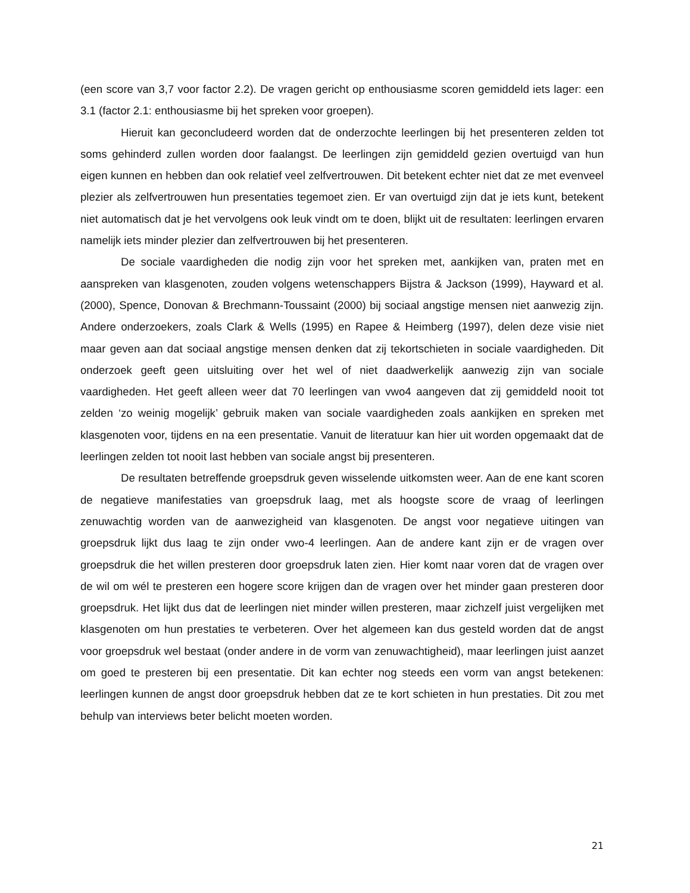(een score van 3,7 voor factor 2.2). De vragen gericht op enthousiasme scoren gemiddeld iets lager: een 3.1 (factor 2.1: enthousiasme bij het spreken voor groepen).
Hieruit kan geconcludeerd worden dat de onderzochte leerlingen bij het presenteren zelden tot soms gehinderd zullen worden door faalangst. De leerlingen zijn gemiddeld gezien overtuigd van hun eigen kunnen en hebben dan ook relatief veel zelfvertrouwen. Dit betekent echter niet dat ze met evenveel plezier als zelfvertrouwen hun presentaties tegemoet zien. Er van overtuigd zijn dat je iets kunt, betekent niet automatisch dat je het vervolgens ook leuk vindt om te doen, blijkt uit de resultaten: leerlingen ervaren namelijk iets minder plezier dan zelfvertrouwen bij het presenteren.
De sociale vaardigheden die nodig zijn voor het spreken met, aankijken van, praten met en aanspreken van klasgenoten, zouden volgens wetenschappers Bijstra & Jackson (1999), Hayward et al. (2000), Spence, Donovan & Brechmann-Toussaint (2000) bij sociaal angstige mensen niet aanwezig zijn. Andere onderzoekers, zoals Clark & Wells (1995) en Rapee & Heimberg (1997), delen deze visie niet maar geven aan dat sociaal angstige mensen denken dat zij tekortschieten in sociale vaardigheden. Dit onderzoek geeft geen uitsluiting over het wel of niet daadwerkelijk aanwezig zijn van sociale vaardigheden. Het geeft alleen weer dat 70 leerlingen van vwo4 aangeven dat zij gemiddeld nooit tot zelden ‘zo weinig mogelijk’ gebruik maken van sociale vaardigheden zoals aankijken en spreken met klasgenoten voor, tijdens en na een presentatie. Vanuit de literatuur kan hier uit worden opgemaakt dat de leerlingen zelden tot nooit last hebben van sociale angst bij presenteren.
De resultaten betreffende groepsdruk geven wisselende uitkomsten weer. Aan de ene kant scoren de negatieve manifestaties van groepsdruk laag, met als hoogste score de vraag of leerlingen zenuwachtig worden van de aanwezigheid van klasgenoten. De angst voor negatieve uitingen van groepsdruk lijkt dus laag te zijn onder vwo-4 leerlingen. Aan de andere kant zijn er de vragen over groepsdruk die het willen presteren door groepsdruk laten zien. Hier komt naar voren dat de vragen over de wil om wél te presteren een hogere score krijgen dan de vragen over het minder gaan presteren door groepsdruk. Het lijkt dus dat de leerlingen niet minder willen presteren, maar zichzelf juist vergelijken met klasgenoten om hun prestaties te verbeteren. Over het algemeen kan dus gesteld worden dat de angst voor groepsdruk wel bestaat (onder andere in de vorm van zenuwachtigheid), maar leerlingen juist aanzet om goed te presteren bij een presentatie. Dit kan echter nog steeds een vorm van angst betekenen: leerlingen kunnen de angst door groepsdruk hebben dat ze te kort schieten in hun prestaties. Dit zou met behulp van interviews beter belicht moeten worden.
21